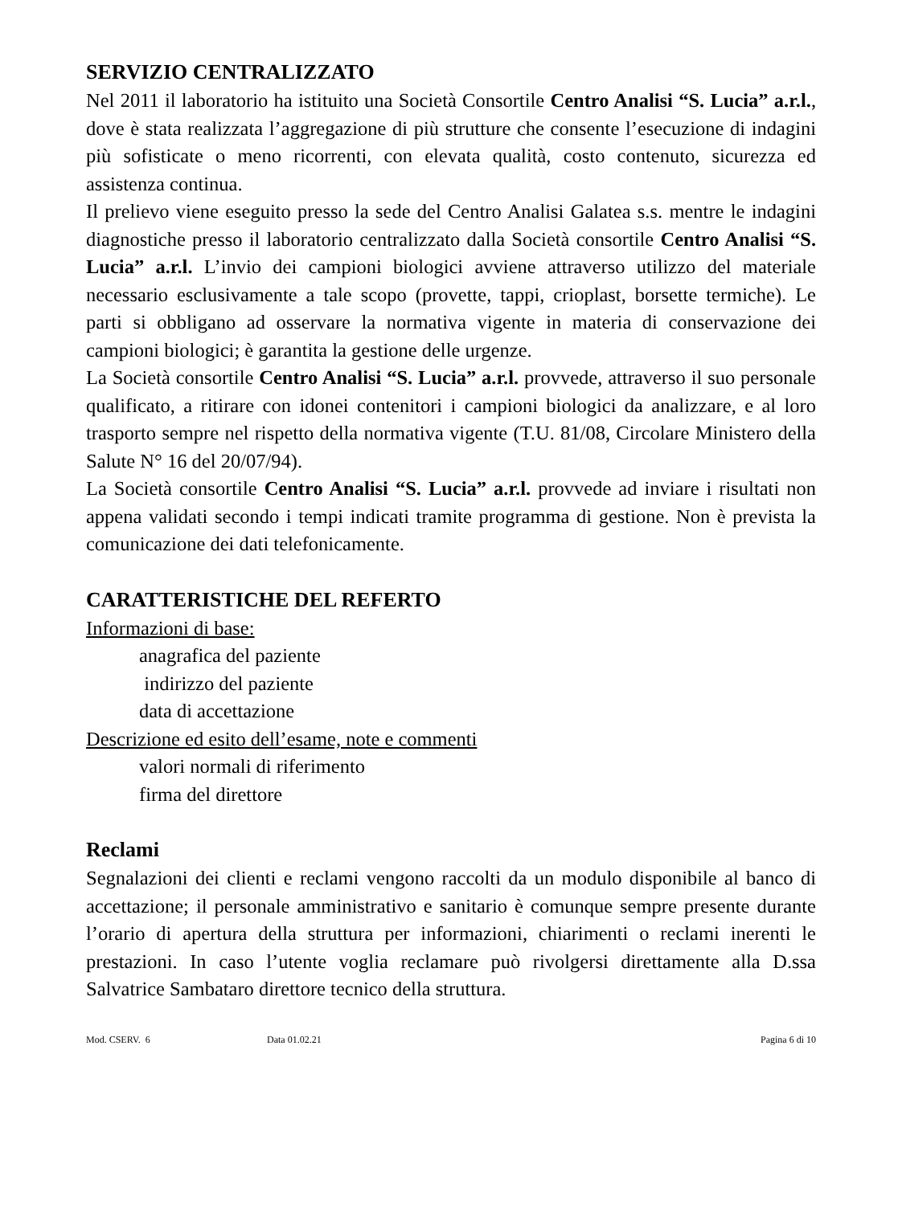SERVIZIO CENTRALIZZATO
Nel 2011 il laboratorio ha istituito una Società Consortile Centro Analisi “S. Lucia” a.r.l., dove è stata realizzata l’aggregazione di più strutture che consente l’esecuzione di indagini più sofisticate o meno ricorrenti, con elevata qualità, costo contenuto, sicurezza ed assistenza continua.
Il prelievo viene eseguito presso la sede del Centro Analisi Galatea s.s. mentre le indagini diagnostiche presso il laboratorio centralizzato dalla Società consortile Centro Analisi “S. Lucia” a.r.l. L’invio dei campioni biologici avviene attraverso utilizzo del materiale necessario esclusivamente a tale scopo (provette, tappi, crioplast, borsette termiche). Le parti si obbligano ad osservare la normativa vigente in materia di conservazione dei campioni biologici; è garantita la gestione delle urgenze.
La Società consortile Centro Analisi “S. Lucia” a.r.l. provvede, attraverso il suo personale qualificato, a ritirare con idonei contenitori i campioni biologici da analizzare, e al loro trasporto sempre nel rispetto della normativa vigente (T.U. 81/08, Circolare Ministero della Salute N° 16 del 20/07/94).
La Società consortile Centro Analisi “S. Lucia” a.r.l. provvede ad inviare i risultati non appena validati secondo i tempi indicati tramite programma di gestione. Non è prevista la comunicazione dei dati telefonicamente.
CARATTERISTICHE DEL REFERTO
Informazioni di base:
anagrafica del paziente
indirizzo del paziente
data di accettazione
Descrizione ed esito dell’esame, note e commenti
valori normali di riferimento
firma del direttore
Reclami
Segnalazioni dei clienti e reclami vengono raccolti da un modulo disponibile al banco di accettazione; il personale amministrativo e sanitario è comunque sempre presente durante l’orario di apertura della struttura per informazioni, chiarimenti o reclami inerenti le prestazioni. In caso l’utente voglia reclamare può rivolgersi direttamente alla D.ssa Salvatrice Sambataro direttore tecnico della struttura.
Mod. CSERV. 6 Data 01.02.21 Pagina 6 di 10